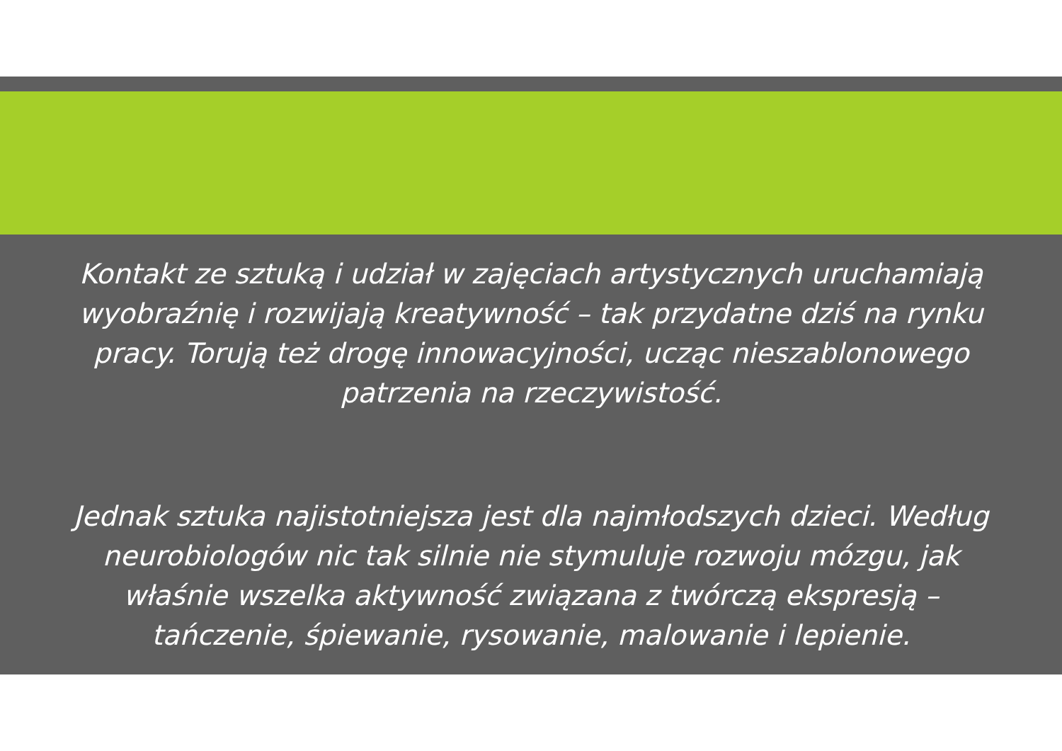Kontakt ze sztuką i udział w zajęciach artystycznych uruchamiają wyobraźnię i rozwijają kreatywność – tak przydatne dziś na rynku pracy. Torują też drogę innowacyjności, ucząc nieszablonowego patrzenia na rzeczywistość.
Jednak sztuka najistotniejsza jest dla najmłodszych dzieci. Według neurobiologów nic tak silnie nie stymuluje rozwoju mózgu, jak właśnie wszelka aktywność związana z twórczą ekspresją – tańczenie, śpiewanie, rysowanie, malowanie i lepienie.